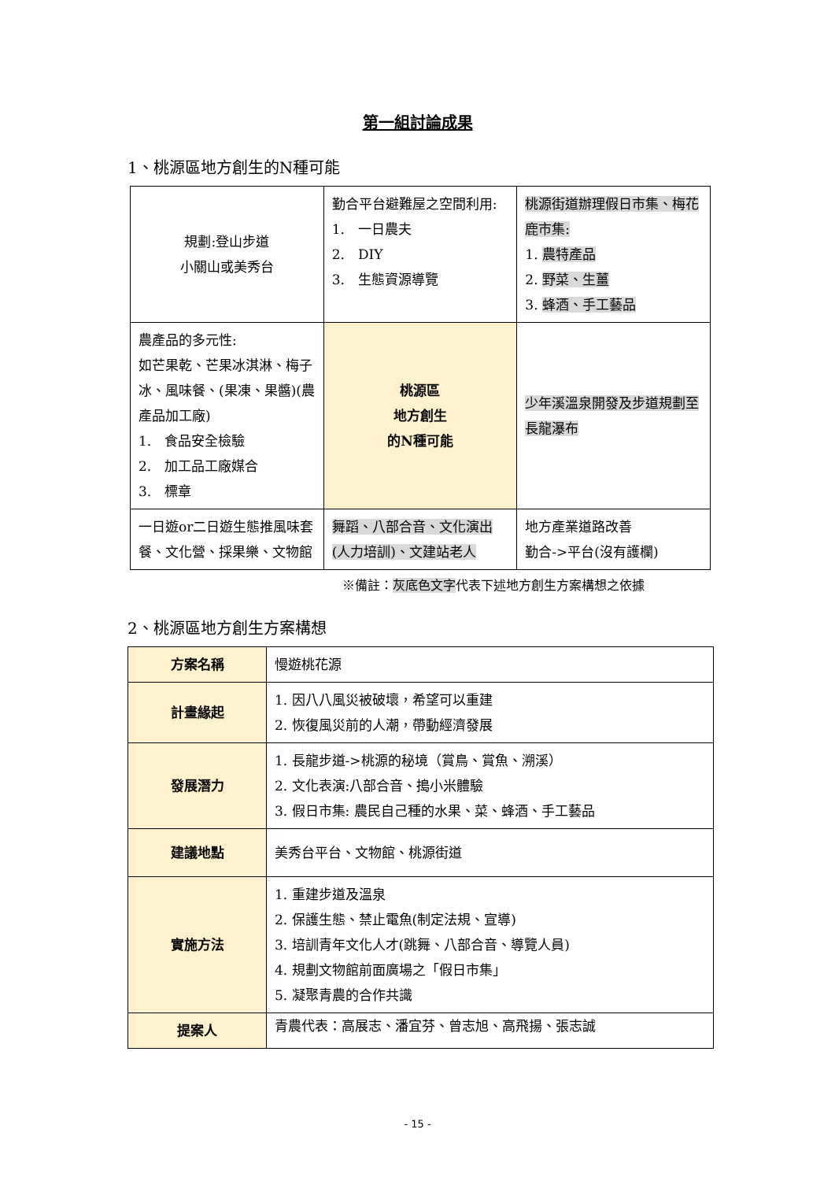第一組討論成果
1、桃源區地方創生的N種可能
| 規劃:登山步道 小關山或美秀台 | 勤合平台避難屋之空間利用: 1. 一日農夫 2. DIY 3. 生態資源導覽 | 桃源街道辦理假日市集、梅花鹿市集: 1. 農特產品 2. 野菜、生薑 3. 蜂酒、手工藝品 |
| 農產品的多元性: 如芒果乾、芒果冰淇淋、梅子冰、風味餐、(果凍、果醬)(農產品加工廠) 1. 食品安全檢驗 2. 加工品工廠媒合 3. 標章 | 桃源區 地方創生 的N種可能 | 少年溪溫泉開發及步道規劃至長龍瀑布 |
| 一日遊or二日遊生態推風味套餐、文化營、採果樂、文物館 | 舞蹈、八部合音、文化演出(人力培訓)、文建站老人 | 地方產業道路改善 勤合->平台(沒有護欄) |
※備註：灰底色文字代表下述地方創生方案構想之依據
2、桃源區地方創生方案構想
| 方案名稱 | 慢遊桃花源 |
| 計畫緣起 | 1. 因八八風災被破壞，希望可以重建 2. 恢復風災前的人潮，帶動經濟發展 |
| 發展潛力 | 1. 長龍步道->桃源的秘境（賞鳥、賞魚、溯溪） 2. 文化表演:八部合音、搗小米體驗 3. 假日市集: 農民自己種的水果、菜、蜂酒、手工藝品 |
| 建議地點 | 美秀台平台、文物館、桃源街道 |
| 實施方法 | 1. 重建步道及溫泉 2. 保護生態、禁止電魚(制定法規、宣導) 3. 培訓青年文化人才(跳舞、八部合音、導覽人員) 4. 規劃文物館前面廣場之「假日市集」 5. 凝聚青農的合作共識 |
| 提案人 | 青農代表：高展志、潘宜芬、曾志旭、高飛揚、張志誠 |
- 15 -